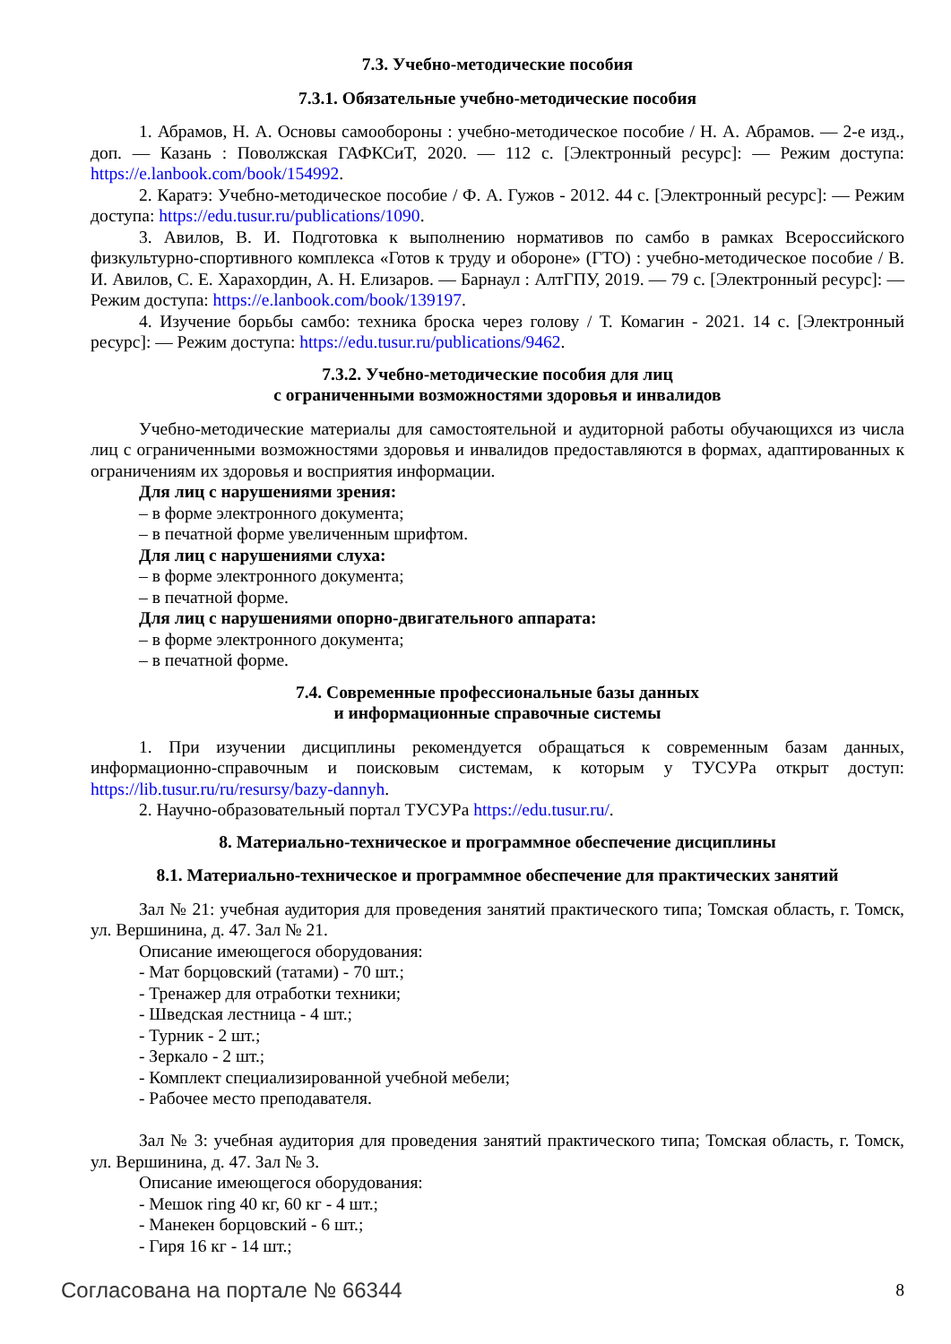7.3. Учебно-методические пособия
7.3.1. Обязательные учебно-методические пособия
1. Абрамов, Н. А. Основы самообороны : учебно-методическое пособие / Н. А. Абрамов. — 2-е изд., доп. — Казань : Поволжская ГАФКСиТ, 2020. — 112 с. [Электронный ресурс]: — Режим доступа: https://e.lanbook.com/book/154992.
2. Каратэ: Учебно-методическое пособие / Ф. А. Гужов - 2012. 44 с. [Электронный ресурс]: — Режим доступа: https://edu.tusur.ru/publications/1090.
3. Авилов, В. И. Подготовка к выполнению нормативов по самбо в рамках Всероссийского физкультурно-спортивного комплекса «Готов к труду и обороне» (ГТО) : учебно-методическое пособие / В. И. Авилов, С. Е. Харахордин, А. Н. Елизаров. — Барнаул : АлтГПУ, 2019. — 79 с. [Электронный ресурс]: — Режим доступа: https://e.lanbook.com/book/139197.
4. Изучение борьбы самбо: техника броска через голову / Т. Комагин - 2021. 14 с. [Электронный ресурс]: — Режим доступа: https://edu.tusur.ru/publications/9462.
7.3.2. Учебно-методические пособия для лиц
с ограниченными возможностями здоровья и инвалидов
Учебно-методические материалы для самостоятельной и аудиторной работы обучающихся из числа лиц с ограниченными возможностями здоровья и инвалидов предоставляются в формах, адаптированных к ограничениям их здоровья и восприятия информации.
Для лиц с нарушениями зрения:
– в форме электронного документа;
– в печатной форме увеличенным шрифтом.
Для лиц с нарушениями слуха:
– в форме электронного документа;
– в печатной форме.
Для лиц с нарушениями опорно-двигательного аппарата:
– в форме электронного документа;
– в печатной форме.
7.4. Современные профессиональные базы данных
и информационные справочные системы
1. При изучении дисциплины рекомендуется обращаться к современным базам данных, информационно-справочным и поисковым системам, к которым у ТУСУРа открыт доступ: https://lib.tusur.ru/ru/resursy/bazy-dannyh.
2. Научно-образовательный портал ТУСУРа https://edu.tusur.ru/.
8. Материально-техническое и программное обеспечение дисциплины
8.1. Материально-техническое и программное обеспечение для практических занятий
Зал № 21: учебная аудитория для проведения занятий практического типа; Томская область, г. Томск, ул. Вершинина, д. 47. Зал № 21.
Описание имеющегося оборудования:
- Мат борцовский (татами) - 70 шт.;
- Тренажер для отработки техники;
- Шведская лестница - 4 шт.;
- Турник - 2 шт.;
- Зеркало - 2 шт.;
- Комплект специализированной учебной мебели;
- Рабочее место преподавателя.
Зал № 3: учебная аудитория для проведения занятий практического типа; Томская область, г. Томск, ул. Вершинина, д. 47. Зал № 3.
Описание имеющегося оборудования:
- Мешок ring 40 кг, 60 кг - 4 шт.;
- Манекен борцовский - 6 шт.;
- Гиря 16 кг - 14 шт.;
Согласована на портале № 66344 8